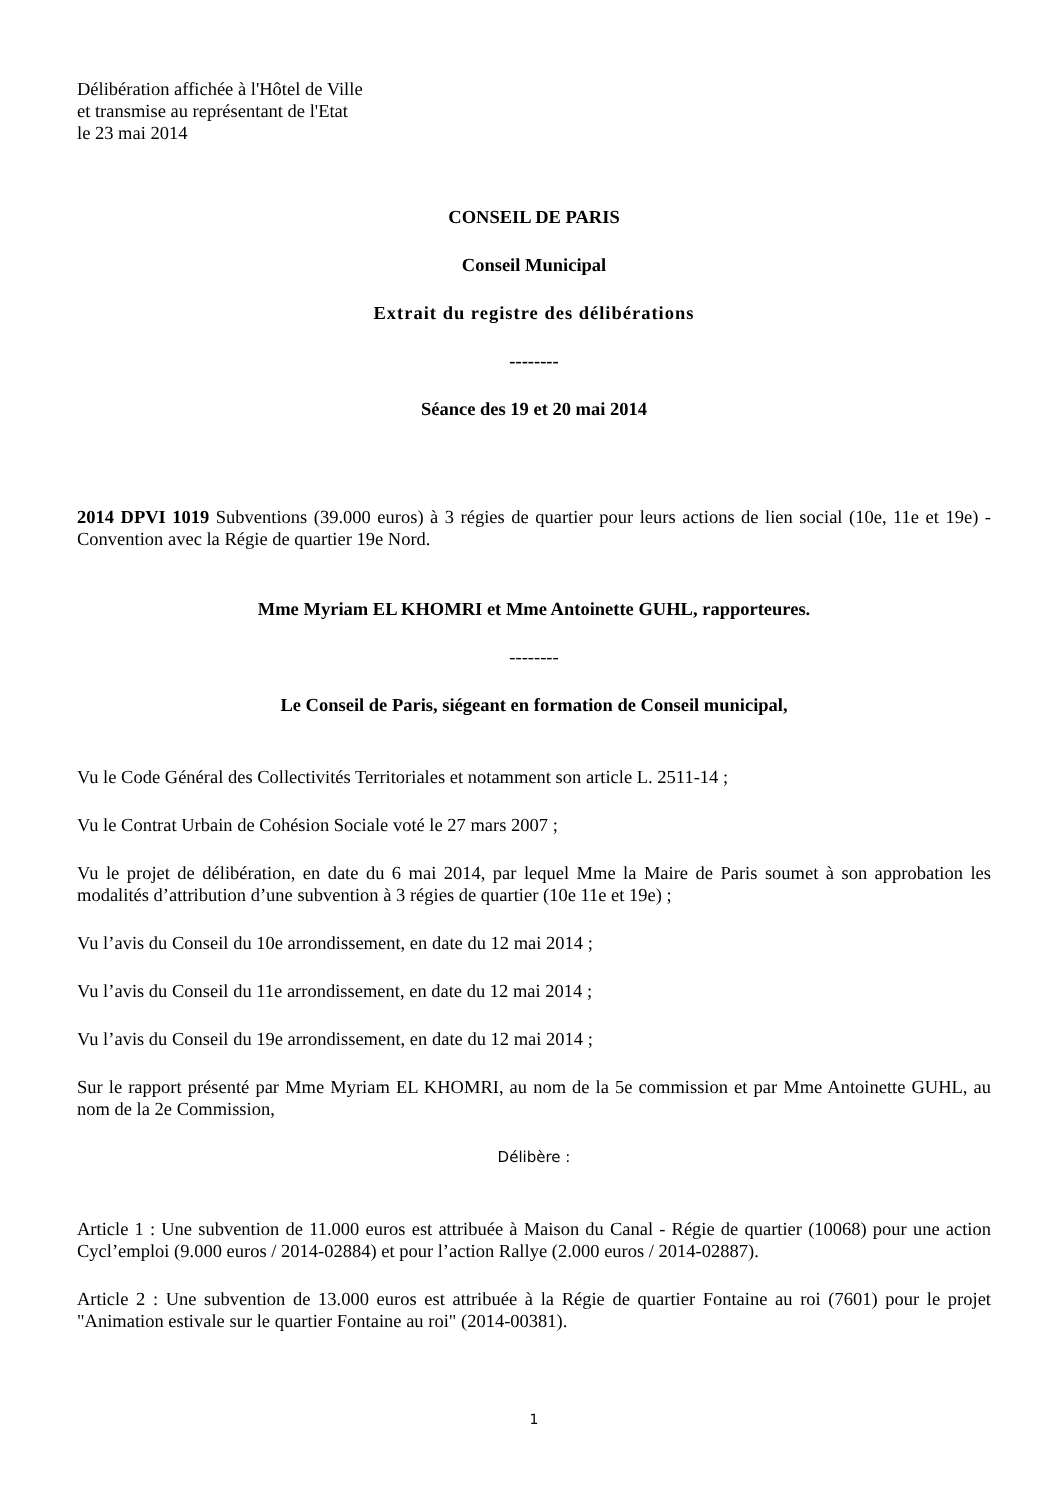Délibération affichée à l'Hôtel de Ville
et transmise au représentant de l'Etat
le 23 mai 2014
CONSEIL DE PARIS
Conseil Municipal
Extrait du registre des délibérations
--------
Séance des 19 et 20 mai 2014
2014 DPVI 1019 Subventions (39.000 euros) à 3 régies de quartier pour leurs actions de lien social (10e, 11e et 19e) - Convention avec la Régie de quartier 19e Nord.
Mme Myriam EL KHOMRI et Mme Antoinette GUHL, rapporteures.
--------
Le Conseil de Paris, siégeant en formation de Conseil municipal,
Vu le Code Général des Collectivités Territoriales et notamment son article L. 2511-14 ;
Vu le Contrat Urbain de Cohésion Sociale voté le 27 mars 2007 ;
Vu le projet de délibération, en date du 6 mai 2014, par lequel Mme la Maire de Paris soumet à son approbation les modalités d’attribution d’une subvention à 3 régies de quartier (10e 11e et 19e) ;
Vu l’avis du Conseil du 10e arrondissement, en date du 12 mai 2014 ;
Vu l’avis du Conseil du 11e arrondissement, en date du 12 mai 2014 ;
Vu l’avis du Conseil du 19e arrondissement, en date du 12 mai 2014 ;
Sur le rapport présenté par Mme Myriam EL KHOMRI, au nom de la 5e commission et par Mme Antoinette GUHL, au nom de la 2e Commission,
Délibère :
Article 1 : Une subvention de 11.000 euros est attribuée à Maison du Canal - Régie de quartier (10068) pour une action Cycl’emploi (9.000 euros / 2014-02884) et pour l’action Rallye (2.000 euros / 2014-02887).
Article 2 : Une subvention de 13.000 euros est attribuée à la Régie de quartier Fontaine au roi (7601) pour le projet "Animation estivale sur le quartier Fontaine au roi" (2014-00381).
1